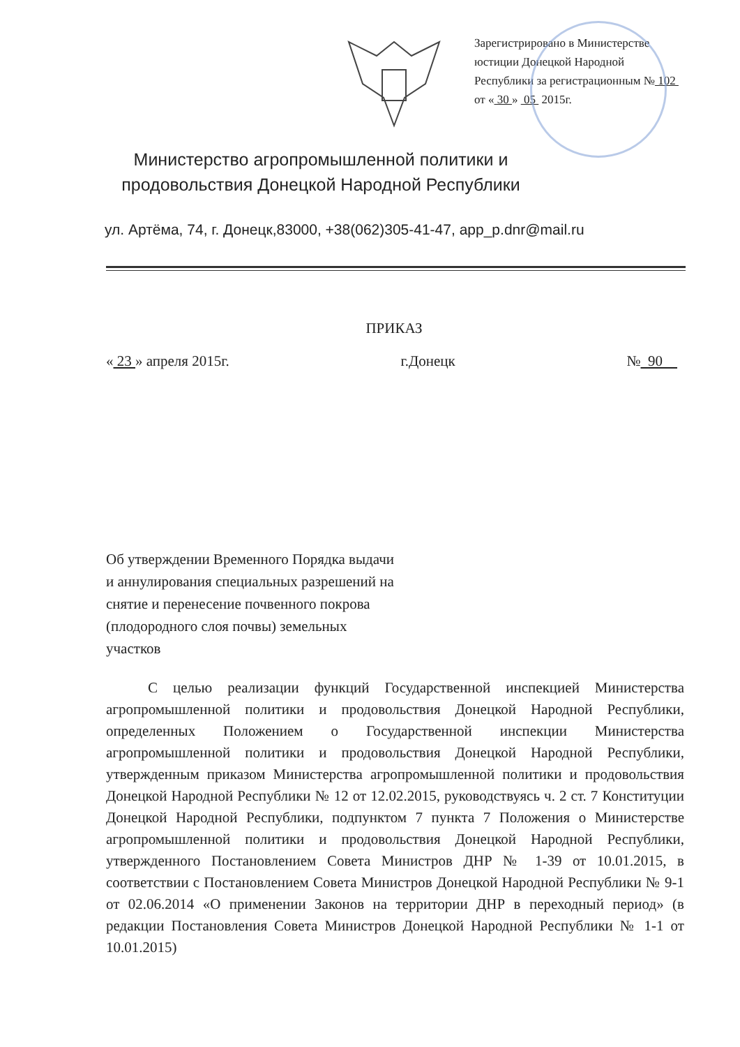Зарегистрировано в Министерстве юстиции Донецкой Народной Республики за регистрационным № 102 от « 30 » 05 2015г.
Министерство агропромышленной политики и продовольствия Донецкой Народной Республики
ул. Артёма, 74, г. Донецк,83000, +38(062)305-41-47, app_p.dnr@mail.ru
ПРИКАЗ
« 23 » апреля 2015г. г.Донецк № 90
Об утверждении Временного Порядка выдачи и аннулирования специальных разрешений на снятие и перенесение почвенного покрова (плодородного слоя почвы) земельных участков
С целью реализации функций Государственной инспекцией Министерства агропромышленной политики и продовольствия Донецкой Народной Республики, определенных Положением о Государственной инспекции Министерства агропромышленной политики и продовольствия Донецкой Народной Республики, утвержденным приказом Министерства агропромышленной политики и продовольствия Донецкой Народной Республики № 12 от 12.02.2015, руководствуясь ч. 2 ст. 7 Конституции Донецкой Народной Республики, подпунктом 7 пункта 7 Положения о Министерстве агропромышленной политики и продовольствия Донецкой Народной Республики, утвержденного Постановлением Совета Министров ДНР № 1-39 от 10.01.2015, в соответствии с Постановлением Совета Министров Донецкой Народной Республики № 9-1 от 02.06.2014 «О применении Законов на территории ДНР в переходный период» (в редакции Постановления Совета Министров Донецкой Народной Республики № 1-1 от 10.01.2015)